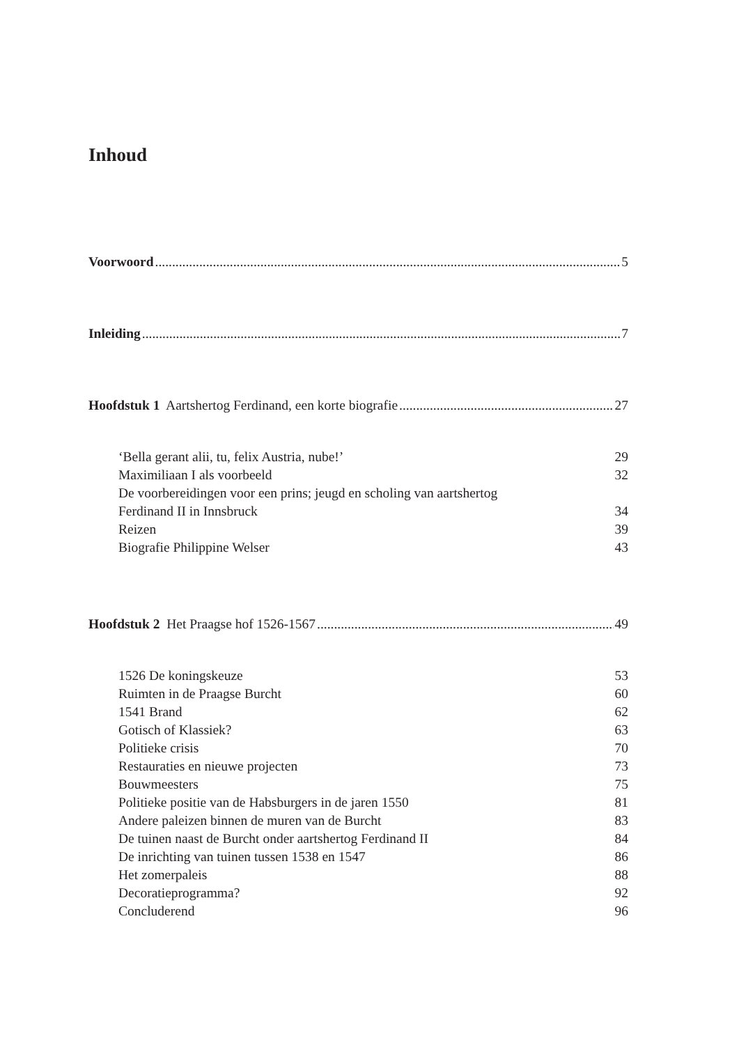Inhoud
Voorwoord 5
Inleiding 7
Hoofdstuk 1 Aartshertog Ferdinand, een korte biografie 27
‘Bella gerant alii, tu, felix Austria, nube!’ 29
Maximiliaan I als voorbeeld 32
De voorbereidingen voor een prins; jeugd en scholing van aartshertog
Ferdinand II in Innsbruck 34
Reizen 39
Biografie Philippine Welser 43
Hoofdstuk 2 Het Praagse hof 1526-1567 49
1526 De koningskeuze 53
Ruimten in de Praagse Burcht 60
1541 Brand 62
Gotisch of Klassiek? 63
Politieke crisis 70
Restauraties en nieuwe projecten 73
Bouwmeesters 75
Politieke positie van de Habsburgers in de jaren 1550 81
Andere paleizen binnen de muren van de Burcht 83
De tuinen naast de Burcht onder aartshertog Ferdinand II 84
De inrichting van tuinen tussen 1538 en 1547 86
Het zomerpaleis 88
Decoratieprogramma? 92
Concluderend 96